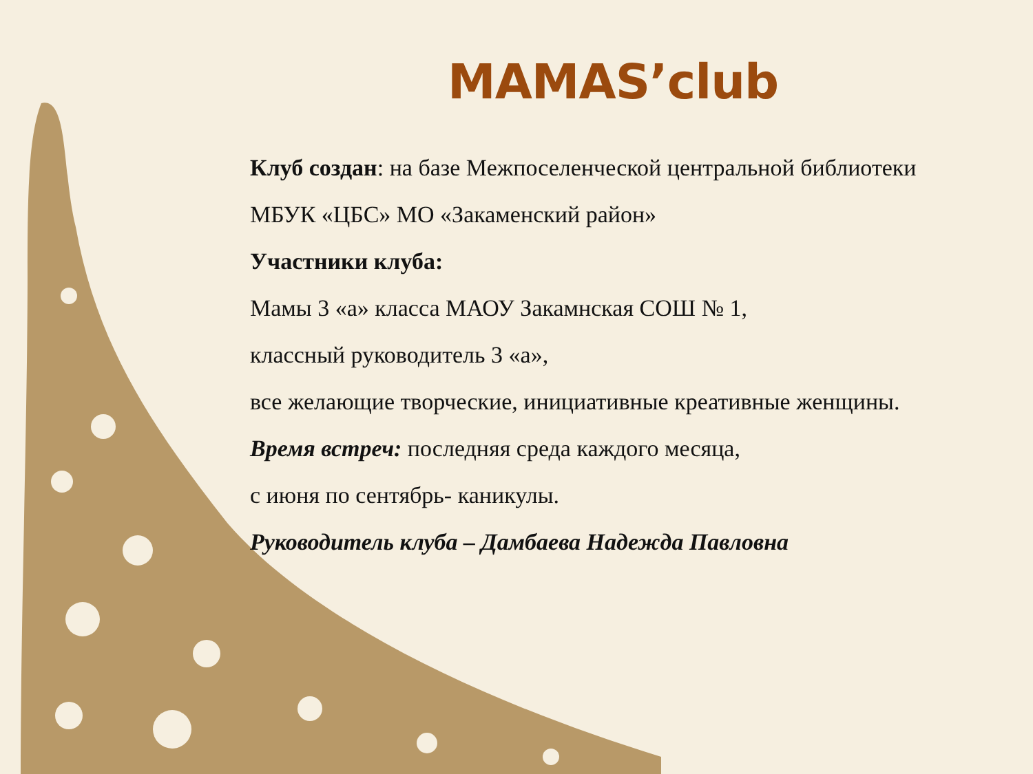MAMAS’club
Клуб создан: на базе Межпоселенческой центральной библиотеки
МБУК «ЦБС» МО «Закаменский район»
Участники клуба:
Мамы 3 «а» класса МАОУ Закамнская СОШ № 1,
классный руководитель 3 «а»,
все желающие творческие, инициативные креативные женщины.
Время встреч: последняя среда каждого месяца,
с июня по сентябрь- каникулы.
Руководитель клуба – Дамбаева Надежда Павловна